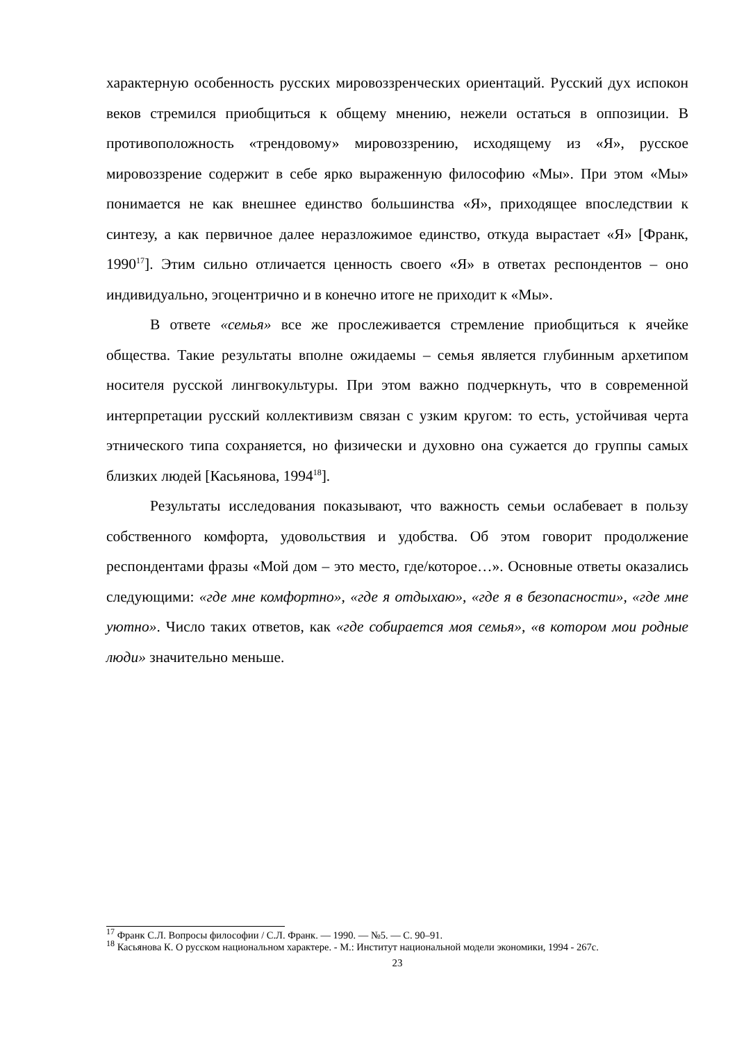характерную особенность русских мировоззренческих ориентаций. Русский дух испокон веков стремился приобщиться к общему мнению, нежели остаться в оппозиции. В противоположность «трендовому» мировоззрению, исходящему из «Я», русское мировоззрение содержит в себе ярко выраженную философию «Мы». При этом «Мы» понимается не как внешнее единство большинства «Я», приходящее впоследствии к синтезу, а как первичное далее неразложимое единство, откуда вырастает «Я» [Франк, 1990<sup>17</sup>]. Этим сильно отличается ценность своего «Я» в ответах респондентов – оно индивидуально, эгоцентрично и в конечно итоге не приходит к «Мы».
В ответе «семья» все же прослеживается стремление приобщиться к ячейке общества. Такие результаты вполне ожидаемы – семья является глубинным архетипом носителя русской лингвокультуры. При этом важно подчеркнуть, что в современной интерпретации русский коллективизм связан с узким кругом: то есть, устойчивая черта этнического типа сохраняется, но физически и духовно она сужается до группы самых близких людей [Касьянова, 1994<sup>18</sup>].
Результаты исследования показывают, что важность семьи ослабевает в пользу собственного комфорта, удовольствия и удобства. Об этом говорит продолжение респондентами фразы «Мой дом – это место, где/которое…». Основные ответы оказались следующими: «где мне комфортно», «где я отдыхаю», «где я в безопасности», «где мне уютно». Число таких ответов, как «где собирается моя семья», «в котором мои родные люди» значительно меньше.
<sup>17</sup> Франк С.Л. Вопросы философии / С.Л. Франк. — 1990. — №5. — С. 90–91.
<sup>18</sup> Касьянова К. О русском национальном характере. - М.: Институт национальной модели экономики, 1994 - 267с.
23